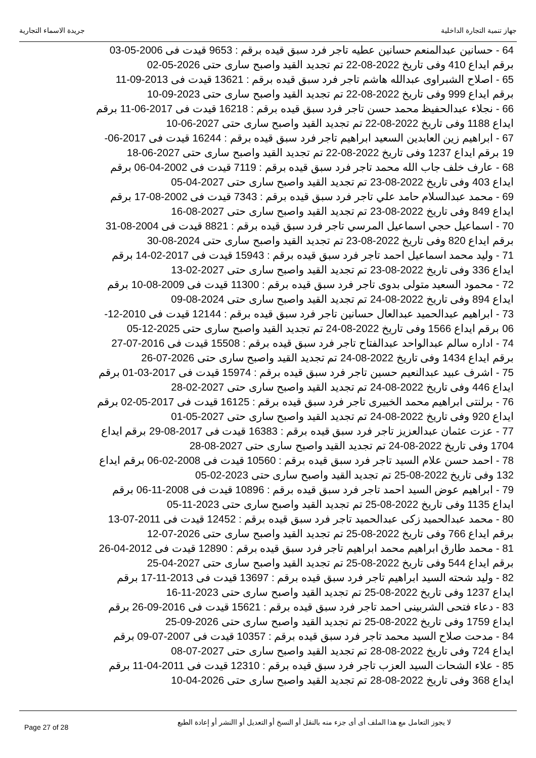جهاز تنمية التجارة الداخلية جريدة الاسماء التجارية
64 - حسانين عبدالمنعم حسانين عطيه تاجر فرد سبق قيده برقم : 9653 قيدت فى 2006-05-03 برقم ايداع 410 وفى تاريخ 2022-08-22 تم تجديد القيد واصبح سارى حتى 2026-05-02
65 - اصلاح الشبراوى عبدالله هاشم تاجر فرد سبق قيده برقم : 13621 قيدت فى 2013-09-11 برقم ايداع 999 وفى تاريخ 2022-08-22 تم تجديد القيد واصبح سارى حتى 2023-09-10
66 - نجلاء عبدالحفيظ محمد حسن تاجر فرد سبق قيده برقم : 16218 قيدت فى 2017-06-11 برقم ايداع 1188 وفى تاريخ 2022-08-22 تم تجديد القيد واصبح سارى حتى 2027-06-10
67 - ابراهيم زين العابدين السعيد ابراهيم تاجر فرد سبق قيده برقم : 16244 قيدت فى 2017-06-19 برقم ايداع 1237 وفى تاريخ 2022-08-22 تم تجديد القيد واصبح سارى حتى 2027-06-18
68 - عارف خلف جاب الله محمد تاجر فرد سبق قيده برقم : 7119 قيدت فى 2002-04-06 برقم ايداع 403 وفى تاريخ 2022-08-23 تم تجديد القيد واصبح سارى حتى 2027-04-05
69 - محمد عبدالسلام حامد علي تاجر فرد سبق قيده برقم : 7343 قيدت فى 2002-08-17 برقم ايداع 849 وفى تاريخ 2022-08-23 تم تجديد القيد واصبح سارى حتى 2027-08-16
70 - اسماعيل حجي اسماعيل المرسي تاجر فرد سبق قيده برقم : 8821 قيدت فى 2004-08-31 برقم ايداع 820 وفى تاريخ 2022-08-23 تم تجديد القيد واصبح سارى حتى 2024-08-30
71 - وليد محمد اسماعيل احمد تاجر فرد سبق قيده برقم : 15943 قيدت فى 2017-02-14 برقم ايداع 336 وفى تاريخ 2022-08-23 تم تجديد القيد واصبح سارى حتى 2027-02-13
72 - محمود السعيد متولى بدوى تاجر فرد سبق قيده برقم : 11300 قيدت فى 2009-08-10 برقم ايداع 894 وفى تاريخ 2022-08-24 تم تجديد القيد واصبح سارى حتى 2024-08-09
73 - ابراهيم عبدالحميد عبدالعال حسانين تاجر فرد سبق قيده برقم : 12144 قيدت فى 2010-12-06 برقم ايداع 1566 وفى تاريخ 2022-08-24 تم تجديد القيد واصبح سارى حتى 2025-12-05
74 - اداره سالم عبدالواحد عبدالفتاح تاجر فرد سبق قيده برقم : 15508 قيدت فى 2016-07-27 برقم ايداع 1434 وفى تاريخ 2022-08-24 تم تجديد القيد واصبح سارى حتى 2026-07-26
75 - اشرف عبيد عبدالنعيم حسين تاجر فرد سبق قيده برقم : 15974 قيدت فى 2017-03-01 برقم ايداع 446 وفى تاريخ 2022-08-24 تم تجديد القيد واصبح سارى حتى 2027-02-28
76 - برلنتى ابراهيم محمد الخبيرى تاجر فرد سبق قيده برقم : 16125 قيدت فى 2017-05-02 برقم ايداع 920 وفى تاريخ 2022-08-24 تم تجديد القيد واصبح سارى حتى 2027-05-01
77 - عزت عثمان عبدالعزيز تاجر فرد سبق قيده برقم : 16383 قيدت فى 2017-08-29 برقم ايداع 1704 وفى تاريخ 2022-08-24 تم تجديد القيد واصبح سارى حتى 2027-08-28
78 - احمد حسن علام السيد تاجر فرد سبق قيده برقم : 10560 قيدت فى 2008-02-06 برقم ايداع 132 وفى تاريخ 2022-08-25 تم تجديد القيد واصبح سارى حتى 2023-02-05
79 - ابراهيم عوض السيد احمد تاجر فرد سبق قيده برقم : 10896 قيدت فى 2008-11-06 برقم ايداع 1135 وفى تاريخ 2022-08-25 تم تجديد القيد واصبح سارى حتى 2023-11-05
80 - محمد عبدالحميد زكى عبدالحميد تاجر فرد سبق قيده برقم : 12452 قيدت فى 2011-07-13 برقم ايداع 766 وفى تاريخ 2022-08-25 تم تجديد القيد واصبح سارى حتى 2026-07-12
81 - محمد طارق ابراهيم محمد ابراهيم تاجر فرد سبق قيده برقم : 12890 قيدت فى 2012-04-26 برقم ايداع 544 وفى تاريخ 2022-08-25 تم تجديد القيد واصبح سارى حتى 2027-04-25
82 - وليد شحته السيد ابراهيم تاجر فرد سبق قيده برقم : 13697 قيدت فى 2013-11-17 برقم ايداع 1237 وفى تاريخ 2022-08-25 تم تجديد القيد واصبح سارى حتى 2023-11-16
83 - دعاء فتحى الشربينى احمد تاجر فرد سبق قيده برقم : 15621 قيدت فى 2016-09-26 برقم ايداع 1759 وفى تاريخ 2022-08-25 تم تجديد القيد واصبح سارى حتى 2026-09-25
84 - مدحت صلاح السيد محمد تاجر فرد سبق قيده برقم : 10357 قيدت فى 2007-07-09 برقم ايداع 724 وفى تاريخ 2022-08-28 تم تجديد القيد واصبح سارى حتى 2027-07-08
85 - علاء الشحات السيد العزب تاجر فرد سبق قيده برقم : 12310 قيدت فى 2011-04-11 برقم ايداع 368 وفى تاريخ 2022-08-28 تم تجديد القيد واصبح سارى حتى 2026-04-10
Page 27 of 28 لا يجوز التعامل مع هذا الملف أى أى جزء منه بالنقل أو النسخ أو التعديل أو االنشر أو إعادة الطبع